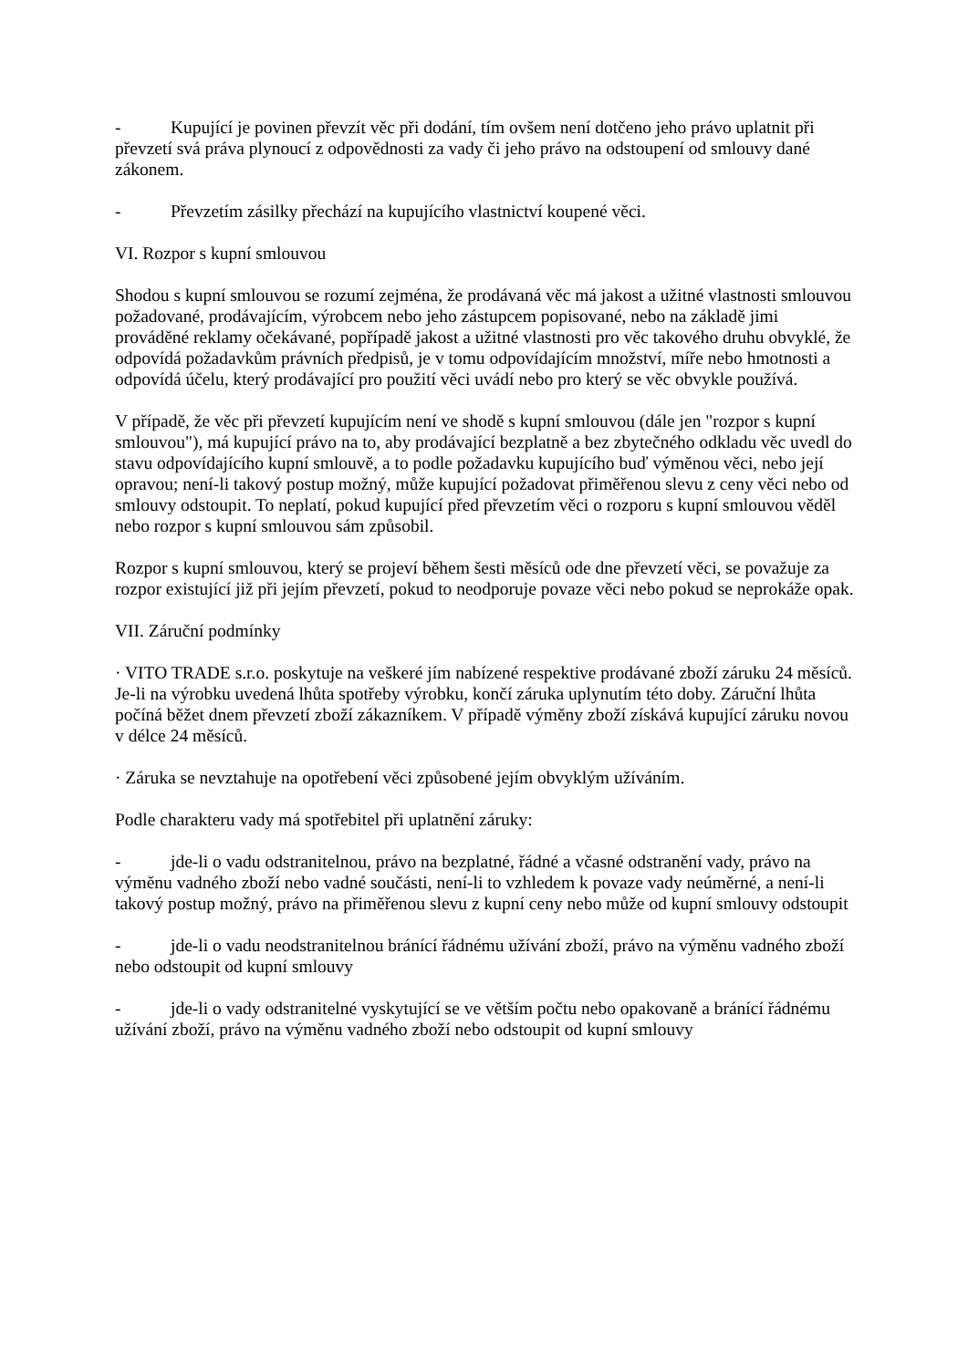- Kupující je povinen převzít věc při dodání, tím ovšem není dotčeno jeho právo uplatnit při převzetí svá práva plynoucí z odpovědnosti za vady či jeho právo na odstoupení od smlouvy dané zákonem.
- Převzetím zásilky přechází na kupujícího vlastnictví koupené věci.
VI. Rozpor s kupní smlouvou
Shodou s kupní smlouvou se rozumí zejména, že prodávaná věc má jakost a užitné vlastnosti smlouvou požadované, prodávajícím, výrobcem nebo jeho zástupcem popisované, nebo na základě jimi prováděné reklamy očekávané, popřípadě jakost a užitné vlastnosti pro věc takového druhu obvyklé, že odpovídá požadavkům právních předpisů, je v tomu odpovídajícím množství, míře nebo hmotnosti a odpovídá účelu, který prodávající pro použití věci uvádí nebo pro který se věc obvykle používá.
V případě, že věc při převzetí kupujícím není ve shodě s kupní smlouvou (dále jen "rozpor s kupní smlouvou"), má kupující právo na to, aby prodávající bezplatně a bez zbytečného odkladu věc uvedl do stavu odpovídajícího kupní smlouvě, a to podle požadavku kupujícího buď výměnou věci, nebo její opravou; není-li takový postup možný, může kupující požadovat přiměřenou slevu z ceny věci nebo od smlouvy odstoupit. To neplatí, pokud kupující před převzetím věci o rozporu s kupní smlouvou věděl nebo rozpor s kupní smlouvou sám způsobil.
Rozpor s kupní smlouvou, který se projeví během šesti měsíců ode dne převzetí věci, se považuje za rozpor existující již při jejím převzetí, pokud to neodporuje povaze věci nebo pokud se neprokáže opak.
VII. Záruční podmínky
· VITO TRADE s.r.o. poskytuje na veškeré jím nabízené respektive prodávané zboží záruku 24 měsíců. Je-li na výrobku uvedená lhůta spotřeby výrobku, končí záruka uplynutím této doby. Záruční lhůta počíná běžet dnem převzetí zboží zákazníkem. V případě výměny zboží získává kupující záruku novou v délce 24 měsíců.
· Záruka se nevztahuje na opotřebení věci způsobené jejím obvyklým užíváním.
Podle charakteru vady má spotřebitel při uplatnění záruky:
- jde-li o vadu odstranitelnou, právo na bezplatné, řádné a včasné odstranění vady, právo na výměnu vadného zboží nebo vadné součásti, není-li to vzhledem k povaze vady neúměrné, a není-li takový postup možný, právo na přiměřenou slevu z kupní ceny nebo může od kupní smlouvy odstoupit
- jde-li o vadu neodstranitelnou bránící řádnému užívání zboží, právo na výměnu vadného zboží nebo odstoupit od kupní smlouvy
- jde-li o vady odstranitelné vyskytující se ve větším počtu nebo opakovaně a bránící řádnému užívání zboží, právo na výměnu vadného zboží nebo odstoupit od kupní smlouvy